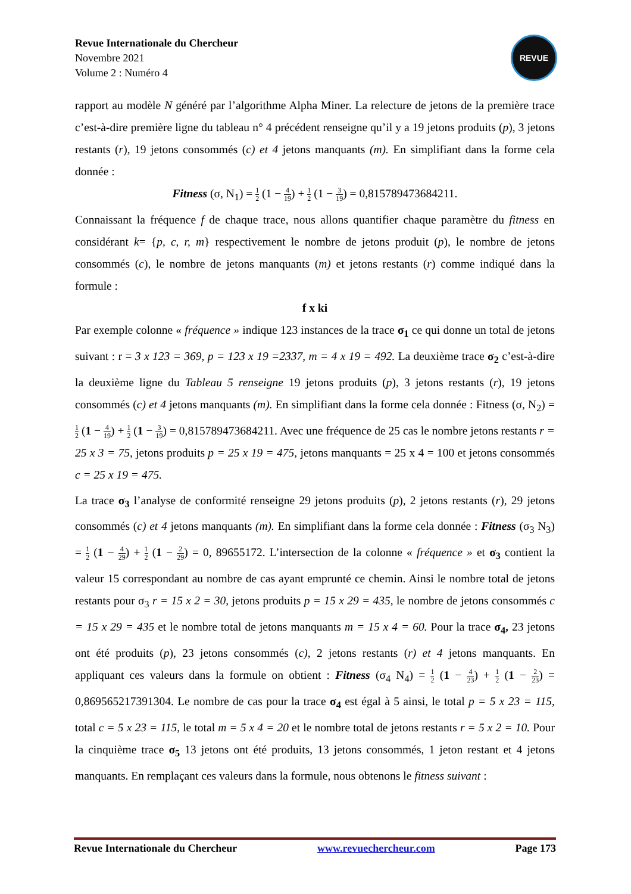Revue Internationale du Chercheur
Novembre 2021
Volume 2 : Numéro 4
REVUE
rapport au modèle N généré par l’algorithme Alpha Miner. La relecture de jetons de la première trace c’est-à-dire première ligne du tableau n° 4 précédent renseigne qu’il y a 19 jetons produits (p), 3 jetons restants (r), 19 jetons consommés (c) et 4 jetons manquants (m). En simplifiant dans la forme cela donnée :
Fitness (σ, N<sub>1</sub>) = 1 2 (1 − 4 19) + 1 2 (1 − 3 19) = 0,815789473684211.
Connaissant la fréquence f de chaque trace, nous allons quantifier chaque paramètre du fitness en considérant k= {p, c, r, m} respectivement le nombre de jetons produit (p), le nombre de jetons consommés (c), le nombre de jetons manquants (m) et jetons restants (r) comme indiqué dans la formule :
f x ki
Par exemple colonne « fréquence » indique 123 instances de la trace σ<sub>1</sub> ce qui donne un total de jetons suivant : r = 3 x 123 = 369, p = 123 x 19 =2337, m = 4 x 19 = 492. La deuxième trace σ<sub>2</sub> c’est-à-dire la deuxième ligne du Tableau 5 renseigne 19 jetons produits (p), 3 jetons restants (r), 19 jetons consommés (c) et 4 jetons manquants (m). En simplifiant dans la forme cela donnée : Fitness (σ, N<sub>2</sub>) = 1 2 (1 − 4 19) + 1 2 (1 − 3 19) = 0,815789473684211. Avec une fréquence de 25 cas le nombre jetons restants r = 25 x 3 = 75, jetons produits p = 25 x 19 = 475, jetons manquants = 25 x 4 = 100 et jetons consommés c = 25 x 19 = 475.
La trace σ<sub>3</sub> l’analyse de conformité renseigne 29 jetons produits (p), 2 jetons restants (r), 29 jetons consommés (c) et 4 jetons manquants (m). En simplifiant dans la forme cela donnée : Fitness (σ<sub>3</sub> N<sub>3</sub>) = 1 2 (1 − 4 29) + 1 2 (1 − 2 29) = 0, 89655172. L’intersection de la colonne « fréquence » et σ<sub>3</sub> contient la valeur 15 correspondant au nombre de cas ayant emprunté ce chemin. Ainsi le nombre total de jetons restants pour σ<sub>3</sub> r = 15 x 2 = 30, jetons produits p = 15 x 29 = 435, le nombre de jetons consommés c = 15 x 29 = 435 et le nombre total de jetons manquants m = 15 x 4 = 60. Pour la trace σ<sub>4</sub>, 23 jetons ont été produits (p), 23 jetons consommés (c), 2 jetons restants (r) et 4 jetons manquants. En appliquant ces valeurs dans la formule on obtient : Fitness (σ<sub>4</sub> N<sub>4</sub>) = 1 2 (1 − 4 23) + 1 2 (1 − 2 23) = 0,869565217391304. Le nombre de cas pour la trace σ<sub>4</sub> est égal à 5 ainsi, le total p = 5 x 23 = 115, total c = 5 x 23 = 115, le total m = 5 x 4 = 20 et le nombre total de jetons restants r = 5 x 2 = 10. Pour la cinquième trace σ<sub>5</sub> 13 jetons ont été produits, 13 jetons consommés, 1 jeton restant et 4 jetons manquants. En remplaçant ces valeurs dans la formule, nous obtenons le fitness suivant :
Revue Internationale du Chercheur www.revuechercheur.com Page 173